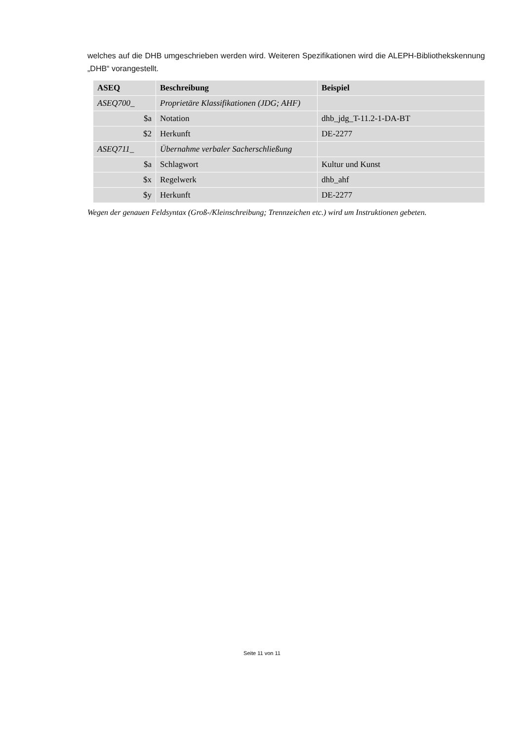welches auf die DHB umgeschrieben werden wird. Weiteren Spezifikationen wird die ALEPH-Bibliothekskennung „DHB“ vorangestellt.
| ASEQ | Beschreibung | Beispiel |
| --- | --- | --- |
| ASEQ700_ | Proprietäre Klassifikationen (JDG; AHF) | |
| $a | Notation | dhb_jdg_T-11.2-1-DA-BT |
| $2 | Herkunft | DE-2277 |
| ASEQ711_ | Übernahme verbaler Sacherschließung | |
| $a | Schlagwort | Kultur und Kunst |
| $x | Regelwerk | dhb_ahf |
| $y | Herkunft | DE-2277 |
Wegen der genauen Feldsyntax (Groß-/Kleinschreibung; Trennzeichen etc.) wird um Instruktionen gebeten.
Seite 11 von 11